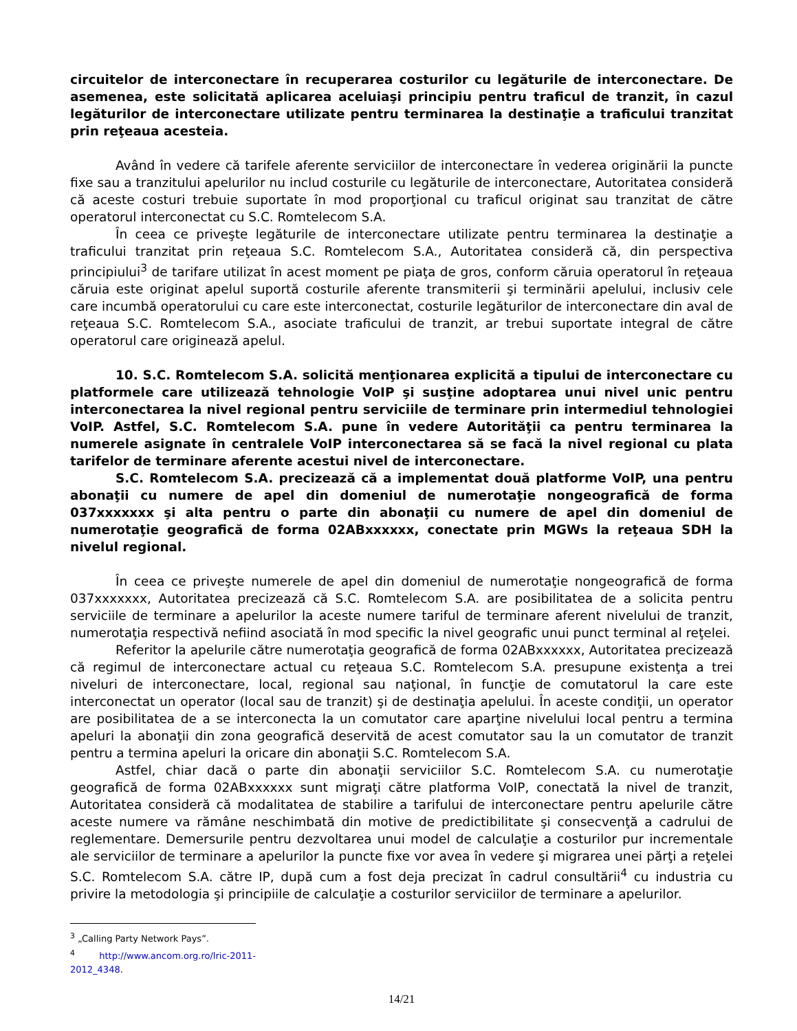circuitelor de interconectare în recuperarea costurilor cu legăturile de interconectare. De asemenea, este solicitată aplicarea aceluiaşi principiu pentru traficul de tranzit, în cazul legăturilor de interconectare utilizate pentru terminarea la destinaţie a traficului tranzitat prin reţeaua acesteia.
Având în vedere că tarifele aferente serviciilor de interconectare în vederea originării la puncte fixe sau a tranzitului apelurilor nu includ costurile cu legăturile de interconectare, Autoritatea consideră că aceste costuri trebuie suportate în mod proporţional cu traficul originat sau tranzitat de către operatorul interconectat cu S.C. Romtelecom S.A.
În ceea ce priveşte legăturile de interconectare utilizate pentru terminarea la destinaţie a traficului tranzitat prin reţeaua S.C. Romtelecom S.A., Autoritatea consideră că, din perspectiva principiului<sup>3</sup> de tarifare utilizat în acest moment pe piaţa de gros, conform căruia operatorul în reţeaua căruia este originat apelul suportă costurile aferente transmiterii şi terminării apelului, inclusiv cele care incumbă operatorului cu care este interconectat, costurile legăturilor de interconectare din aval de reţeaua S.C. Romtelecom S.A., asociate traficului de tranzit, ar trebui suportate integral de către operatorul care originează apelul.
10. S.C. Romtelecom S.A. solicită menţionarea explicită a tipului de interconectare cu platformele care utilizează tehnologie VoIP şi susţine adoptarea unui nivel unic pentru interconectarea la nivel regional pentru serviciile de terminare prin intermediul tehnologiei VoIP. Astfel, S.C. Romtelecom S.A. pune în vedere Autorităţii ca pentru terminarea la numerele asignate în centralele VoIP interconectarea să se facă la nivel regional cu plata tarifelor de terminare aferente acestui nivel de interconectare.
S.C. Romtelecom S.A. precizează că a implementat două platforme VoIP, una pentru abonaţii cu numere de apel din domeniul de numerotaţie nongeografică de forma 037xxxxxxx şi alta pentru o parte din abonaţii cu numere de apel din domeniul de numerotaţie geografică de forma 02ABxxxxxx, conectate prin MGWs la reţeaua SDH la nivelul regional.
În ceea ce priveşte numerele de apel din domeniul de numerotaţie nongeografică de forma 037xxxxxxx, Autoritatea precizează că S.C. Romtelecom S.A. are posibilitatea de a solicita pentru serviciile de terminare a apelurilor la aceste numere tariful de terminare aferent nivelului de tranzit, numerotaţia respectivă nefiind asociată în mod specific la nivel geografic unui punct terminal al reţelei.
Referitor la apelurile către numerotaţia geografică de forma 02ABxxxxxx, Autoritatea precizează că regimul de interconectare actual cu reţeaua S.C. Romtelecom S.A. presupune existenţa a trei niveluri de interconectare, local, regional sau naţional, în funcţie de comutatorul la care este interconectat un operator (local sau de tranzit) şi de destinaţia apelului. În aceste condiţii, un operator are posibilitatea de a se interconecta la un comutator care aparţine nivelului local pentru a termina apeluri la abonaţii din zona geografică deservită de acest comutator sau la un comutator de tranzit pentru a termina apeluri la oricare din abonaţii S.C. Romtelecom S.A.
Astfel, chiar dacă o parte din abonaţii serviciilor S.C. Romtelecom S.A. cu numerotaţie geografică de forma 02ABxxxxxx sunt migraţi către platforma VoIP, conectată la nivel de tranzit, Autoritatea consideră că modalitatea de stabilire a tarifului de interconectare pentru apelurile către aceste numere va rămâne neschimbată din motive de predictibilitate şi consecvenţă a cadrului de reglementare. Demersurile pentru dezvoltarea unui model de calculaţie a costurilor pur incrementale ale serviciilor de terminare a apelurilor la puncte fixe vor avea în vedere şi migrarea unei părţi a reţelei S.C. Romtelecom S.A. către IP, după cum a fost deja precizat în cadrul consultării<sup>4</sup> cu industria cu privire la metodologia şi principiile de calculaţie a costurilor serviciilor de terminare a apelurilor.
<sup>3</sup> „Calling Party Network Pays”.
<sup>4</sup> http://www.ancom.org.ro/lric-2011-2012_4348.
14/21